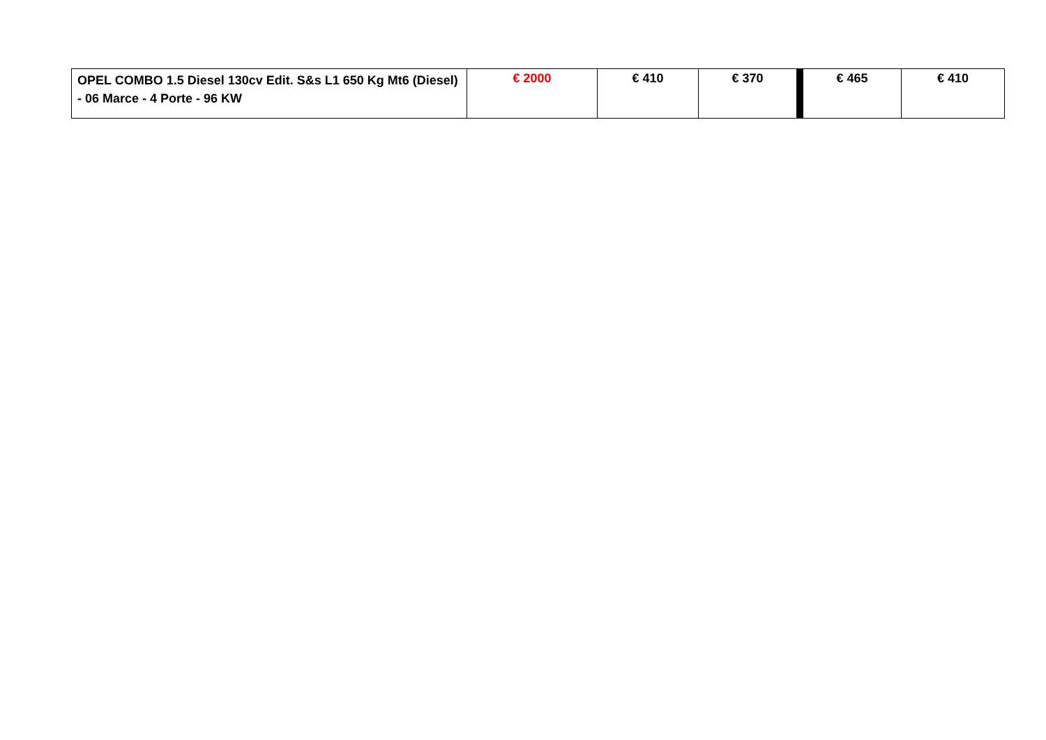| OPEL COMBO 1.5 Diesel 130cv Edit. S&s L1 650 Kg Mt6 (Diesel) - 06 Marce - 4 Porte - 96 KW | € 2000 | € 410 | € 370 | € 465 | € 410 |